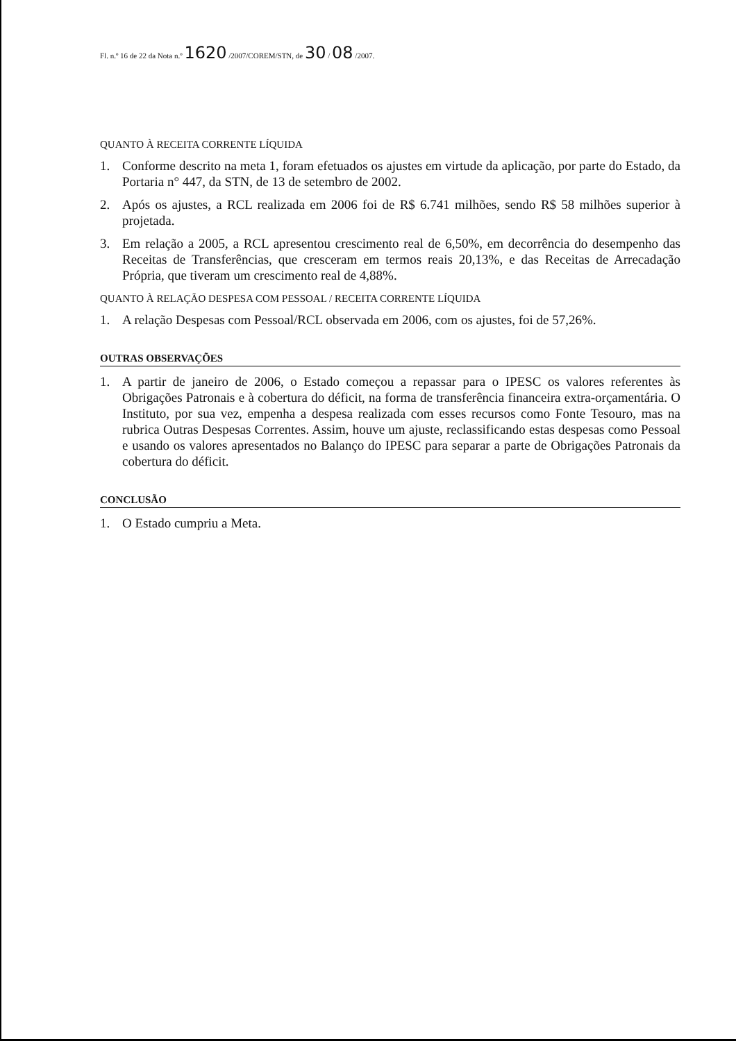Fl. n.º 16 de 22 da Nota n.º 1620 /2007/COREM/STN, de 30 / 08 /2007.
QUANTO À RECEITA CORRENTE LÍQUIDA
1. Conforme descrito na meta 1, foram efetuados os ajustes em virtude da aplicação, por parte do Estado, da Portaria n° 447, da STN, de 13 de setembro de 2002.
2. Após os ajustes, a RCL realizada em 2006 foi de R$ 6.741 milhões, sendo R$ 58 milhões superior à projetada.
3. Em relação a 2005, a RCL apresentou crescimento real de 6,50%, em decorrência do desempenho das Receitas de Transferências, que cresceram em termos reais 20,13%, e das Receitas de Arrecadação Própria, que tiveram um crescimento real de 4,88%.
QUANTO À RELAÇÃO DESPESA COM PESSOAL / RECEITA CORRENTE LÍQUIDA
1. A relação Despesas com Pessoal/RCL observada em 2006, com os ajustes, foi de 57,26%.
OUTRAS OBSERVAÇÕES
1. A partir de janeiro de 2006, o Estado começou a repassar para o IPESC os valores referentes às Obrigações Patronais e à cobertura do déficit, na forma de transferência financeira extra-orçamentária. O Instituto, por sua vez, empenha a despesa realizada com esses recursos como Fonte Tesouro, mas na rubrica Outras Despesas Correntes. Assim, houve um ajuste, reclassificando estas despesas como Pessoal e usando os valores apresentados no Balanço do IPESC para separar a parte de Obrigações Patronais da cobertura do déficit.
CONCLUSÃO
1. O Estado cumpriu a Meta.